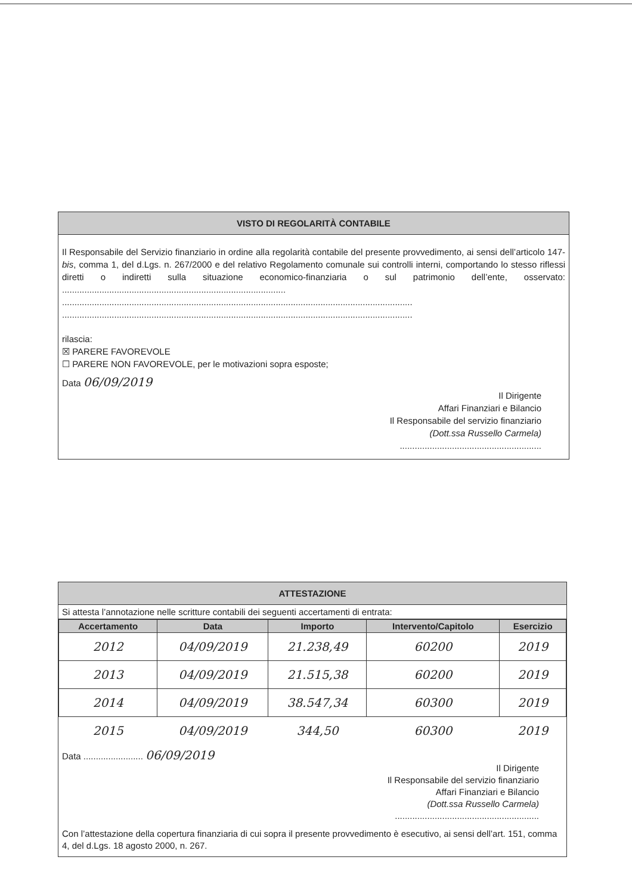VISTO DI REGOLARITÀ CONTABILE
Il Responsabile del Servizio finanziario in ordine alla regolarità contabile del presente provvedimento, ai sensi dell’articolo 147-bis, comma 1, del d.Lgs. n. 267/2000 e del relativo Regolamento comunale sui controlli interni, comportando lo stesso riflessi diretti o indiretti sulla situazione economico-finanziaria o sul patrimonio dell’ente, osservato: ..........................................................................................
.............................................................................................................................................
.............................................................................................................................................
rilascia:
☒ PARERE FAVOREVOLE
☐ PARERE NON FAVOREVOLE, per le motivazioni sopra esposte;
Data 06/09/2019
Il Dirigente
Affari Finanziari e Bilancio
Il Responsabile del servizio finanziario
(Dott.ssa Russello Carmela)
.........................................................
ATTESTAZIONE
Si attesta l’annotazione nelle scritture contabili dei seguenti accertamenti di entrata:
| Accertamento | Data | Importo | Intervento/Capitolo | Esercizio |
| --- | --- | --- | --- | --- |
| 2012 | 04/09/2019 | 21.238,49 | 60200 | 2019 |
| 2013 | 04/09/2019 | 21.515,38 | 60200 | 2019 |
| 2014 | 04/09/2019 | 38.547,34 | 60300 | 2019 |
| 2015 | 04/09/2019 | 344,50 | 60300 | 2019 |
Data ........................ 06/09/2019
Il Dirigente
Il Responsabile del servizio finanziario
Affari Finanziari e Bilancio
(Dott.ssa Russello Carmela)
..........................................................
Con l’attestazione della copertura finanziaria di cui sopra il presente provvedimento è esecutivo, ai sensi dell’art. 151, comma 4, del d.Lgs. 18 agosto 2000, n. 267.